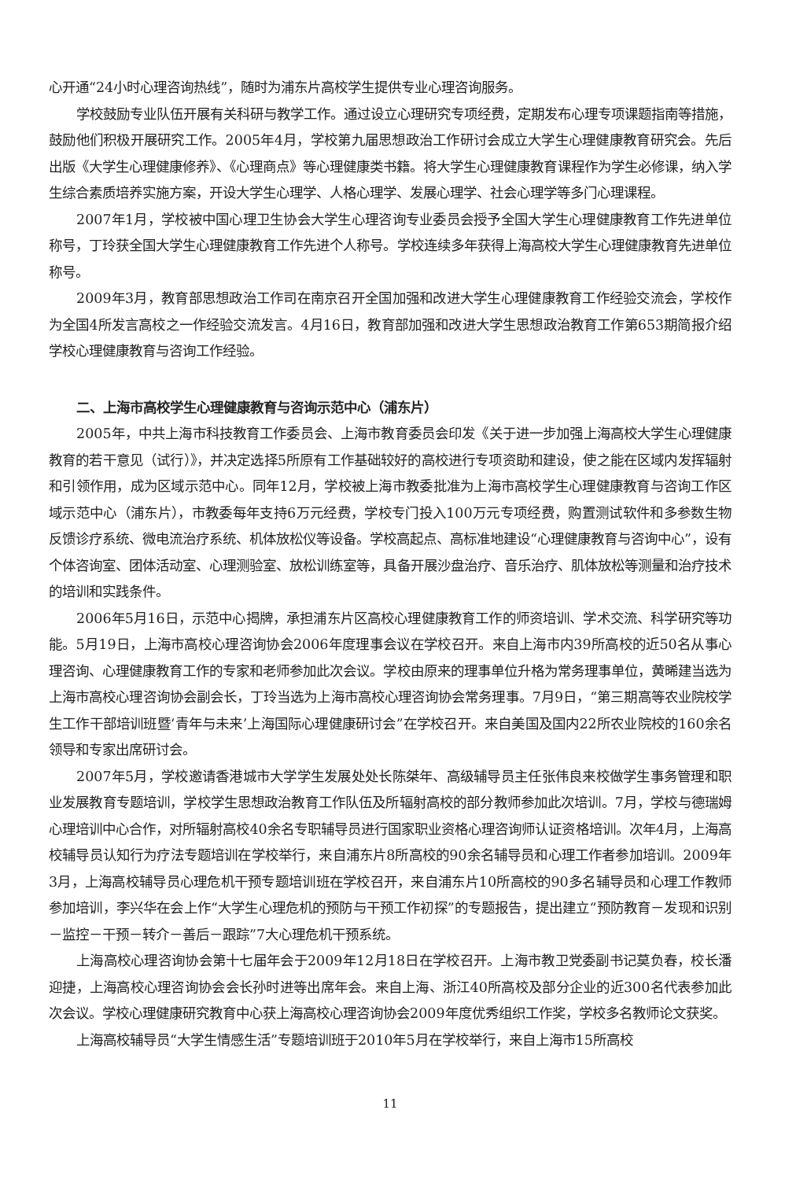心开通“24小时心理咨询热线”，随时为浦东片高校学生提供专业心理咨询服务。
学校鼓励专业队伍开展有关科研与教学工作。通过设立心理研究专项经费，定期发布心理专项课题指南等措施，鼓励他们积极开展研究工作。2005年4月，学校第九届思想政治工作研讨会成立大学生心理健康教育研究会。先后出版《大学生心理健康修养》、《心理商点》等心理健康类书籍。将大学生心理健康教育课程作为学生必修课，纳入学生综合素质培养实施方案，开设大学生心理学、人格心理学、发展心理学、社会心理学等多门心理课程。
2007年1月，学校被中国心理卫生协会大学生心理咨询专业委员会授予全国大学生心理健康教育工作先进单位称号，丁玲获全国大学生心理健康教育工作先进个人称号。学校连续多年获得上海高校大学生心理健康教育先进单位称号。
2009年3月，教育部思想政治工作司在南京召开全国加强和改进大学生心理健康教育工作经验交流会，学校作为全国4所发言高校之一作经验交流发言。4月16日，教育部加强和改进大学生思想政治教育工作第653期简报介绍学校心理健康教育与咨询工作经验。
二、上海市高校学生心理健康教育与咨询示范中心（浦东片）
2005年，中共上海市科技教育工作委员会、上海市教育委员会印发《关于进一步加强上海高校大学生心理健康教育的若干意见（试行）》，并决定选择5所原有工作基础较好的高校进行专项资助和建设，使之能在区域内发挥辐射和引领作用，成为区域示范中心。同年12月，学校被上海市教委批准为上海市高校学生心理健康教育与咨询工作区域示范中心（浦东片），市教委每年支持6万元经费，学校专门投入100万元专项经费，购置测试软件和多参数生物反馈诊疗系统、微电流治疗系统、机体放松仪等设备。学校高起点、高标准地建设“心理健康教育与咨询中心”，设有个体咨询室、团体活动室、心理测验室、放松训练室等，具备开展沙盘治疗、音乐治疗、肌体放松等测量和治疗技术的培训和实践条件。
2006年5月16日，示范中心揭牌，承担浦东片区高校心理健康教育工作的师资培训、学术交流、科学研究等功能。5月19日，上海市高校心理咨询协会2006年度理事会议在学校召开。来自上海市内39所高校的近50名从事心理咨询、心理健康教育工作的专家和老师参加此次会议。学校由原来的理事单位升格为常务理事单位，黄晞建当选为上海市高校心理咨询协会副会长，丁玲当选为上海市高校心理咨询协会常务理事。7月9日，“第三期高等农业院校学生工作干部培训班暨‘青年与未来’上海国际心理健康研讨会”在学校召开。来自美国及国内22所农业院校的160余名领导和专家出席研讨会。
2007年5月，学校邀请香港城市大学学生发展处处长陈桀年、高级辅导员主任张伟良来校做学生事务管理和职业发展教育专题培训，学校学生思想政治教育工作队伍及所辐射高校的部分教师参加此次培训。7月，学校与德瑞姆心理培训中心合作，对所辐射高校40余名专职辅导员进行国家职业资格心理咨询师认证资格培训。次年4月，上海高校辅导员认知行为疗法专题培训在学校举行，来自浦东片8所高校的90余名辅导员和心理工作者参加培训。2009年3月，上海高校辅导员心理危机干预专题培训班在学校召开，来自浦东片10所高校的90多名辅导员和心理工作教师参加培训，李兴华在会上作“大学生心理危机的预防与干预工作初探”的专题报告，提出建立“预防教育－发现和识别－监控－干预－转介－善后－跟踪”7大心理危机干预系统。
上海高校心理咨询协会第十七届年会于2009年12月18日在学校召开。上海市教卫党委副书记莫负春，校长潘迎捷，上海高校心理咨询协会会长孙时进等出席年会。来自上海、浙江40所高校及部分企业的近300名代表参加此次会议。学校心理健康研究教育中心获上海高校心理咨询协会2009年度优秀组织工作奖，学校多名教师论文获奖。
上海高校辅导员“大学生情感生活”专题培训班于2010年5月在学校举行，来自上海市15所高校
11